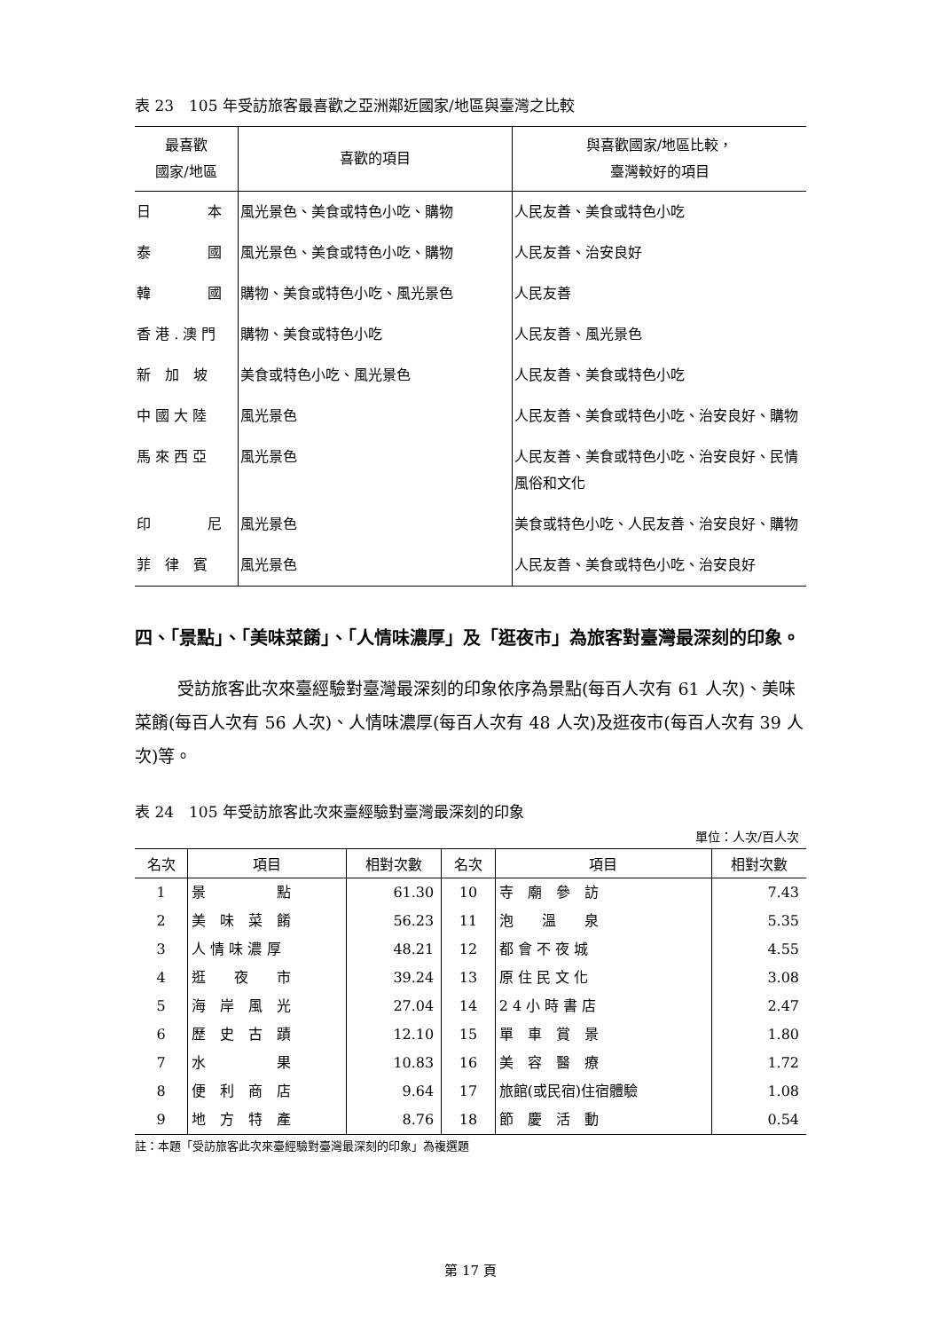表 23　105 年受訪旅客最喜歡之亞洲鄰近國家/地區與臺灣之比較
| 最喜歡 國家/地區 | 喜歡的項目 | 與喜歡國家/地區比較， 臺灣較好的項目 |
| --- | --- | --- |
| 日 本 | 風光景色、美食或特色小吃、購物 | 人民友善、美食或特色小吃 |
| 泰 國 | 風光景色、美食或特色小吃、購物 | 人民友善、治安良好 |
| 韓 國 | 購物、美食或特色小吃、風光景色 | 人民友善 |
| 香 港 . 澳 門 | 購物、美食或特色小吃 | 人民友善、風光景色 |
| 新 加 坡 | 美食或特色小吃、風光景色 | 人民友善、美食或特色小吃 |
| 中 國 大 陸 | 風光景色 | 人民友善、美食或特色小吃、治安良好、購物 |
| 馬 來 西 亞 | 風光景色 | 人民友善、美食或特色小吃、治安良好、民情風俗和文化 |
| 印 尼 | 風光景色 | 美食或特色小吃、人民友善、治安良好、購物 |
| 菲 律 賓 | 風光景色 | 人民友善、美食或特色小吃、治安良好 |
四、「景點」、「美味菜餚」、「人情味濃厚」及「逛夜市」為旅客對臺灣最深刻的印象。
受訪旅客此次來臺經驗對臺灣最深刻的印象依序為景點(每百人次有 61 人次)、美味菜餚(每百人次有 56 人次)、人情味濃厚(每百人次有 48 人次)及逛夜市(每百人次有 39 人次)等。
表 24　105 年受訪旅客此次來臺經驗對臺灣最深刻的印象
單位：人次/百人次
| 名次 | 項目 | 相對次數 | 名次 | 項目 | 相對次數 |
| --- | --- | --- | --- | --- | --- |
| 1 | 景 點 | 61.30 | 10 | 寺 廟 參 訪 | 7.43 |
| 2 | 美 味 菜 餚 | 56.23 | 11 | 泡 溫 泉 | 5.35 |
| 3 | 人 情 味 濃 厚 | 48.21 | 12 | 都 會 不 夜 城 | 4.55 |
| 4 | 逛 夜 市 | 39.24 | 13 | 原 住 民 文 化 | 3.08 |
| 5 | 海 岸 風 光 | 27.04 | 14 | 2 4 小 時 書 店 | 2.47 |
| 6 | 歷 史 古 蹟 | 12.10 | 15 | 單 車 賞 景 | 1.80 |
| 7 | 水 果 | 10.83 | 16 | 美 容 醫 療 | 1.72 |
| 8 | 便 利 商 店 | 9.64 | 17 | 旅館(或民宿)住宿體驗 | 1.08 |
| 9 | 地 方 特 產 | 8.76 | 18 | 節 慶 活 動 | 0.54 |
註：本題「受訪旅客此次來臺經驗對臺灣最深刻的印象」為複選題
第 17 頁